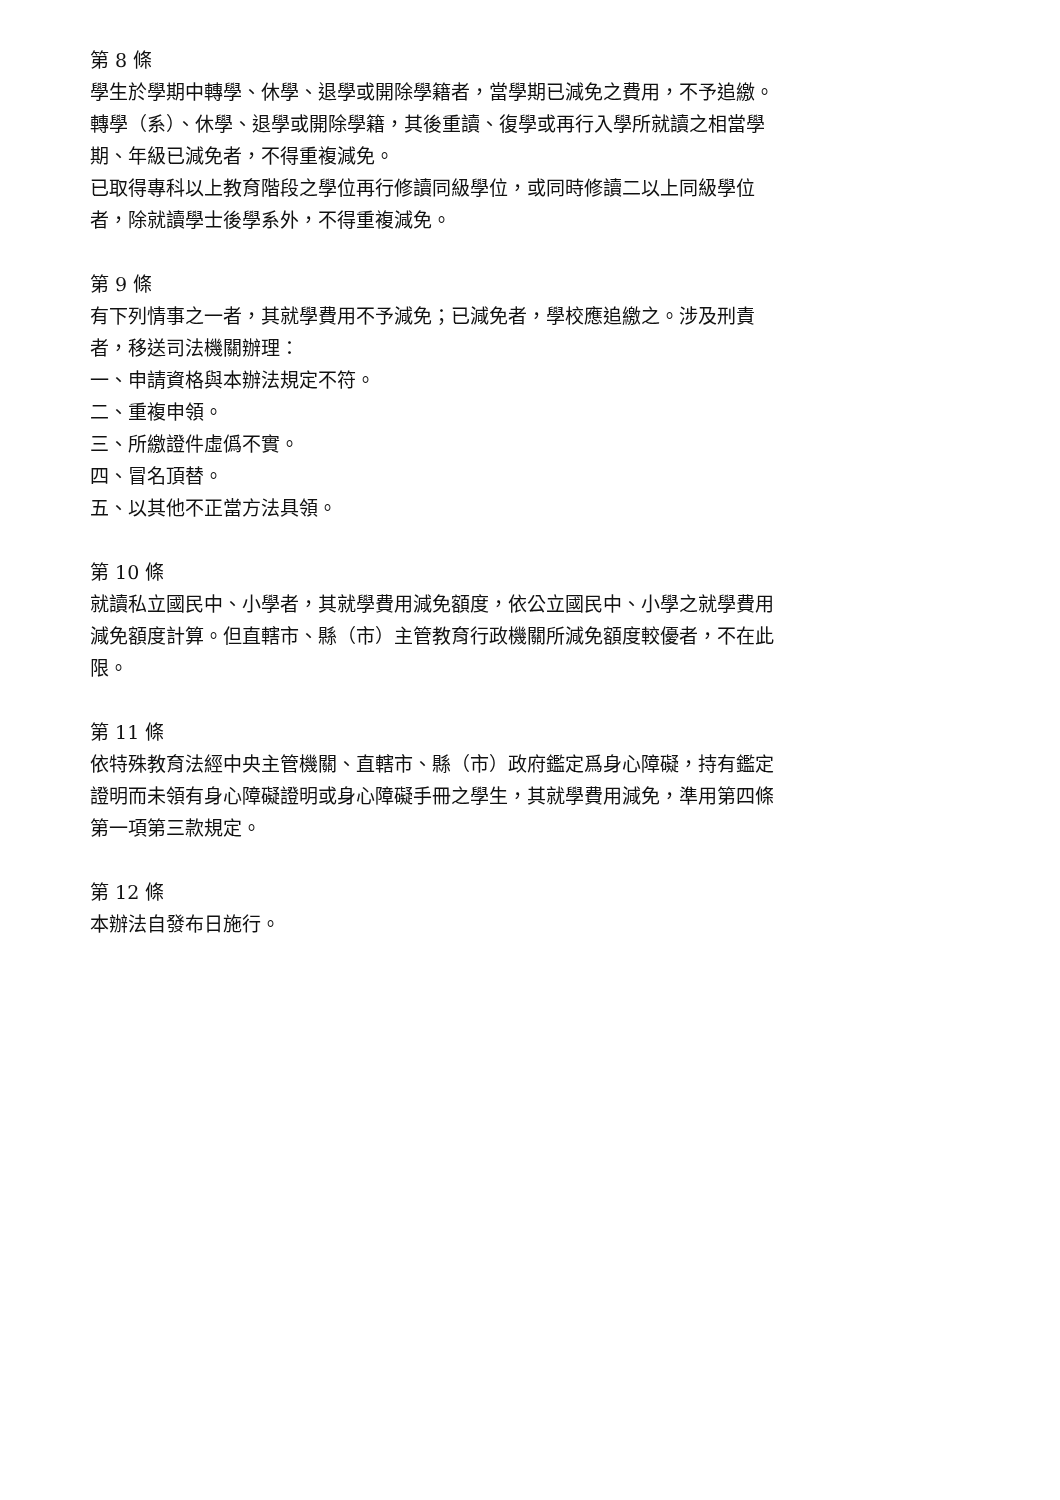第 8 條
學生於學期中轉學、休學、退學或開除學籍者，當學期已減免之費用，不予追繳。
轉學（系）、休學、退學或開除學籍，其後重讀、復學或再行入學所就讀之相當學期、年級已減免者，不得重複減免。
已取得專科以上教育階段之學位再行修讀同級學位，或同時修讀二以上同級學位者，除就讀學士後學系外，不得重複減免。
第 9 條
有下列情事之一者，其就學費用不予減免；已減免者，學校應追繳之。涉及刑責者，移送司法機關辦理：
一、申請資格與本辦法規定不符。
二、重複申領。
三、所繳證件虛僞不實。
四、冒名頂替。
五、以其他不正當方法具領。
第 10 條
就讀私立國民中、小學者，其就學費用減免額度，依公立國民中、小學之就學費用減免額度計算。但直轄市、縣（市）主管教育行政機關所減免額度較優者，不在此限。
第 11 條
依特殊教育法經中央主管機關、直轄市、縣（市）政府鑑定爲身心障礙，持有鑑定證明而未領有身心障礙證明或身心障礙手冊之學生，其就學費用減免，準用第四條第一項第三款規定。
第 12 條
本辦法自發布日施行。